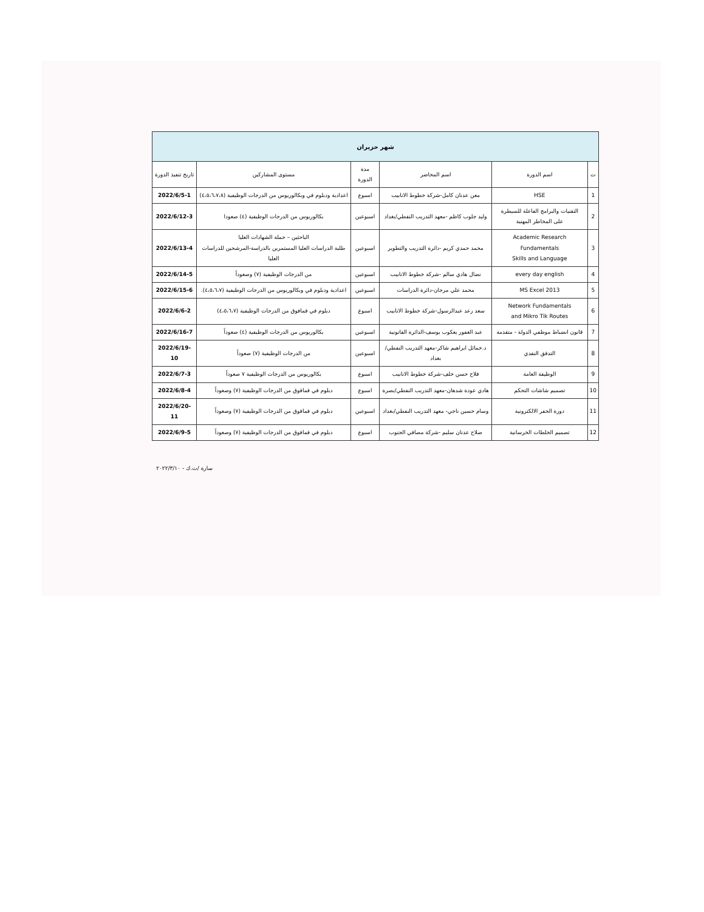| شهر حزيران | | | | | |
| --- | --- | --- | --- | --- | --- |
| ت | اسم الدورة | اسم المحاضر | مدة الدورة | مستوى المشاركين | تاريخ تنفيذ الدورة |
| 1 | HSE | معن عدنان كامل-شركة خطوط الانابيب | اسبوع | اعدادية ودبلوم في وبكالوريوس من الدرجات الوظيفية (٤،٥،٦،٧،٨) | 2022/6/5-1 |
| 2 | التقنيات والبرامج الفاعلة للسيطرة على المخاطر المهنية | وليد جلوب كاظم -معهد التدريب النفطي/بغداد | اسبوعين | بكالوريوس من الدرجات الوظيفية (٤) صعودا | 2022/6/12-3 |
| 3 | Academic Research Fundamentals Skills and Language | محمد حمدي كريم -دائرة التدريب والتطوير | اسبوعين | الباحثين – حملة الشهادات العليا طلبة الدراسات العليا المستمرين بالدراسة-المرشحين للدراسات العليا | 2022/6/13-4 |
| 4 | every day english | نضال هادي سالم -شركة خطوط الانابيب | اسبوعين | من الدرجات الوظيفية (٧) وصعوداً | 2022/6/14-5 |
| 5 | MS Excel 2013 | محمد علي مرجان-دائرة الدراسات | اسبوعين | اعدادية ودبلوم في وبكالوريوس من الدرجات الوظيفية (٤،٥،٦،٧). | 2022/6/15-6 |
| 6 | Network Fundamentals and Mikro Tik Routes | سعد رعد عبدالرسول-شركة خطوط الانابيب | اسبوع | دبلوم في فمافوق من الدرجات الوظيفية (٤،٥،٦،٧) | 2022/6/6-2 |
| 7 | قانون انضباط موظفي الدولة - متقدمة | عبد الغفور يعكوب يوسف-الدائرة القانونية | اسبوعين | بكالوريوس من الدرجات الوظيفية (٤) صعوداً | 2022/6/16-7 |
| 8 | التدفق النقدي | د.خمائل ابراهيم شاكر-معهد التدريب النفطي/بغداد | اسبوعين | من الدرجات الوظيفية (٧) صعوداً | 2022/6/19-10 |
| 9 | الوظيفة العامة | فلاح حسن خلف-شركة خطوط الانابيب | اسبوع | بكالوريوس من الدرجات الوظيفية ٧ صعوداً | 2022/6/7-3 |
| 10 | تصميم شاشات التحكم | هادي عودة شدهان-معهد التدريب النفطي/بصرة | اسبوع | دبلوم في فمافوق من الدرجات الوظيفية (٧) وصعوداً | 2022/6/8-4 |
| 11 | دورة الحفر الالكترونية | وسام حسين ناجي- معهد التدريب النفطي/بغداد | اسبوعين | دبلوم في فمافوق من الدرجات الوظيفية (٧) وصعوداً | 2022/6/20-11 |
| 12 | تصميم الخلطات الخرسانية | صلاح عدنان سليم -شركة مصافي الجنوب | اسبوع | دبلوم في فمافوق من الدرجات الوظيفية (٧) وصعوداً | 2022/6/9-5 |
سارة /ت.ك - ٢٠٢٢/٣/١٠